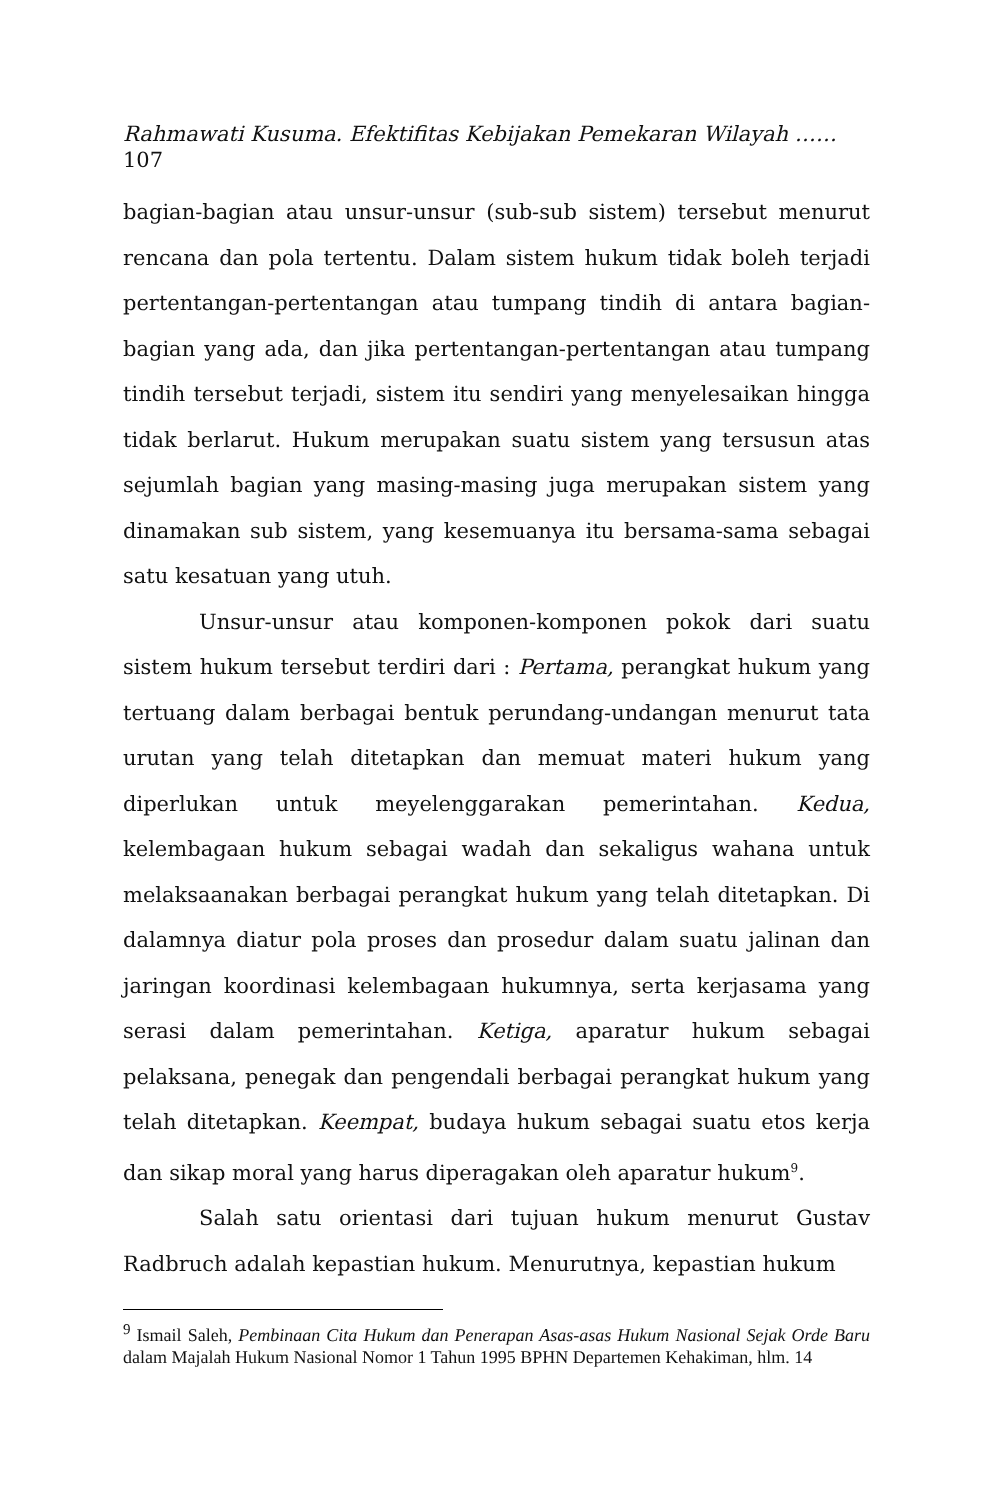Rahmawati Kusuma. Efektifitas Kebijakan Pemekaran Wilayah ……
107
bagian-bagian atau unsur-unsur (sub-sub sistem) tersebut menurut rencana dan pola tertentu. Dalam sistem hukum tidak boleh terjadi pertentangan-pertentangan atau tumpang tindih di antara bagian-bagian yang ada, dan jika pertentangan-pertentangan atau tumpang tindih tersebut terjadi, sistem itu sendiri yang menyelesaikan hingga tidak berlarut. Hukum merupakan suatu sistem yang tersusun atas sejumlah bagian yang masing-masing juga merupakan sistem yang dinamakan sub sistem, yang kesemuanya itu bersama-sama sebagai satu kesatuan yang utuh.
Unsur-unsur atau komponen-komponen pokok dari suatu sistem hukum tersebut terdiri dari : Pertama, perangkat hukum yang tertuang dalam berbagai bentuk perundang-undangan menurut tata urutan yang telah ditetapkan dan memuat materi hukum yang diperlukan untuk meyelenggarakan pemerintahan. Kedua, kelembagaan hukum sebagai wadah dan sekaligus wahana untuk melaksaanakan berbagai perangkat hukum yang telah ditetapkan. Di dalamnya diatur pola proses dan prosedur dalam suatu jalinan dan jaringan koordinasi kelembagaan hukumnya, serta kerjasama yang serasi dalam pemerintahan. Ketiga, aparatur hukum sebagai pelaksana, penegak dan pengendali berbagai perangkat hukum yang telah ditetapkan. Keempat, budaya hukum sebagai suatu etos kerja dan sikap moral yang harus diperagakan oleh aparatur hukum<sup>9</sup>.
Salah satu orientasi dari tujuan hukum menurut Gustav Radbruch adalah kepastian hukum. Menurutnya, kepastian hukum
<sup>9</sup> Ismail Saleh, Pembinaan Cita Hukum dan Penerapan Asas-asas Hukum Nasional Sejak Orde Baru dalam Majalah Hukum Nasional Nomor 1 Tahun 1995 BPHN Departemen Kehakiman, hlm. 14